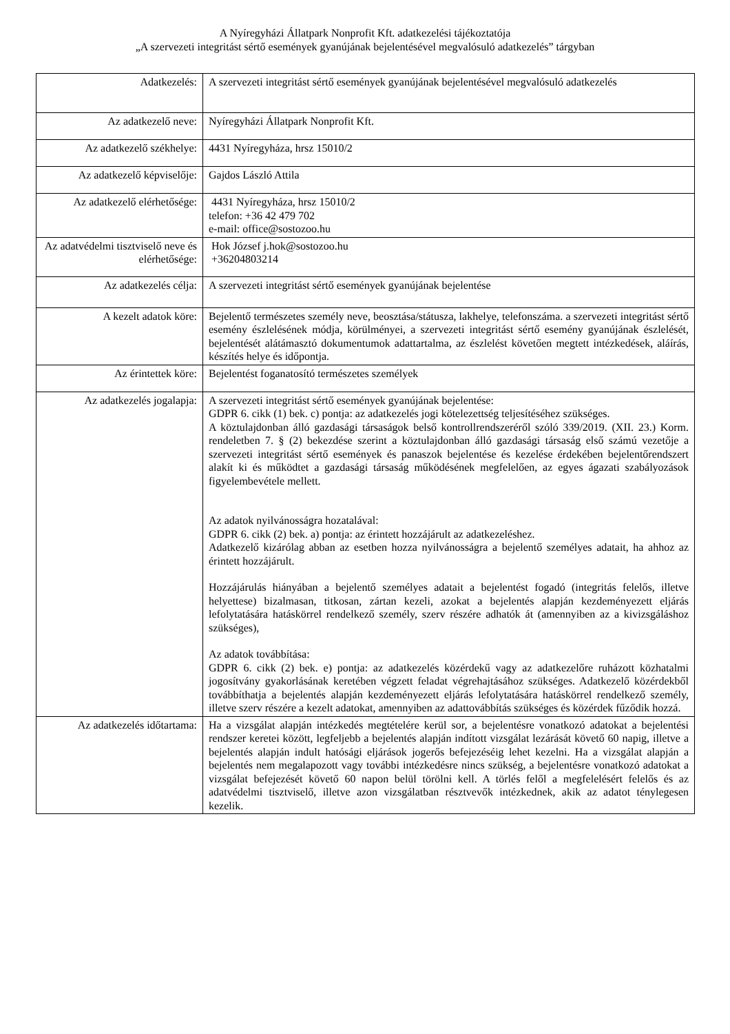A Nyíregyházi Állatpark Nonprofit Kft. adatkezelési tájékoztatója
„A szervezeti integritást sértő események gyanújának bejelentésével megvalósuló adatkezelés” tárgyban
| Adatkezelés: | A szervezeti integritást sértő események gyanújának bejelentésével megvalósuló adatkezelés |
| Az adatkezelő neve: | Nyíregyházi Állatpark Nonprofit Kft. |
| Az adatkezelő székhelye: | 4431 Nyíregyháza, hrsz 15010/2 |
| Az adatkezelő képviselője: | Gajdos László Attila |
| Az adatkezelő elérhetősége: | 4431 Nyíregyháza, hrsz 15010/2 telefon: +36 42 479 702 e-mail: office@sostozoo.hu |
| Az adatvédelmi tisztviselő neve és elérhetősége: | Hok József j.hok@sostozoo.hu +36204803214 |
| Az adatkezelés célja: | A szervezeti integritást sértő események gyanújának bejelentése |
| A kezelt adatok köre: | Bejelentő természetes személy neve, beosztása/státusza, lakhelye, telefonszáma. a szervezeti integritást sértő esemény észlelésének módja, körülményei, a szervezeti integritást sértő esemény gyanújának észlelését, bejelentését alátámasztó dokumentumok adattartalma, az észlelést követően megtett intézkedések, aláírás, készítés helye és időpontja. |
| Az érintettek köre: | Bejelentést foganatosító természetes személyek |
| Az adatkezelés jogalapja: | A szervezeti integritást sértő események gyanújának bejelentése: GDPR 6. cikk (1) bek. c) pontja: az adatkezelés jogi kötelezettség teljesítéséhez szükséges. A köztulajdonban álló gazdasági társaságok belső kontrollrendszeréről szóló 339/2019. (XII. 23.) Korm. rendeletben 7. § (2) bekezdése szerint a köztulajdonban álló gazdasági társaság első számú vezetője a szervezeti integritást sértő események és panaszok bejelentése és kezelése érdekében bejelentőrendszert alakít ki és működtet a gazdasági társaság működésének megfelelően, az egyes ágazati szabályozások figyelembevétele mellett. Az adatok nyilvánosságra hozatalával: GDPR 6. cikk (2) bek. a) pontja: az érintett hozzájárult az adatkezeléshez. Adatkezelő kizárólag abban az esetben hozza nyilvánosságra a bejelentő személyes adatait, ha ahhoz az érintett hozzájárult. Hozzájárulás hiányában a bejelentő személyes adatait a bejelentést fogadó (integritás felelős, illetve helyettese) bizalmasan, titkosan, zártan kezeli, azokat a bejelentés alapján kezdeményezett eljárás lefolytatására hatáskörrel rendelkező személy, szerv részére adhatók át (amennyiben az a kivizsgáláshoz szükséges), Az adatok továbbítása: GDPR 6. cikk (2) bek. e) pontja: az adatkezelés közérdekű vagy az adatkezelőre ruházott közhatalmi jogosítvány gyakorlásának keretében végzett feladat végrehajtásához szükséges. Adatkezelő közérdekből továbbíthatja a bejelentés alapján kezdeményezett eljárás lefolytatására hatáskörrel rendelkező személy, illetve szerv részére a kezelt adatokat, amennyiben az adattovábbítás szükséges és közérdek fűződik hozzá. |
| Az adatkezelés időtartama: | Ha a vizsgálat alapján intézkedés megtételére kerül sor, a bejelentésre vonatkozó adatokat a bejelentési rendszer keretei között, legfeljebb a bejelentés alapján indított vizsgálat lezárását követő 60 napig, illetve a bejelentés alapján indult hatósági eljárások jogerős befejezéséig lehet kezelni. Ha a vizsgálat alapján a bejelentés nem megalapozott vagy további intézkedésre nincs szükség, a bejelentésre vonatkozó adatokat a vizsgálat befejezését követő 60 napon belül törölni kell. A törlés felől a megfelelésért felelős és az adatvédelmi tisztviselő, illetve azon vizsgálatban résztvevők intézkednek, akik az adatot ténylegesen kezelik. |